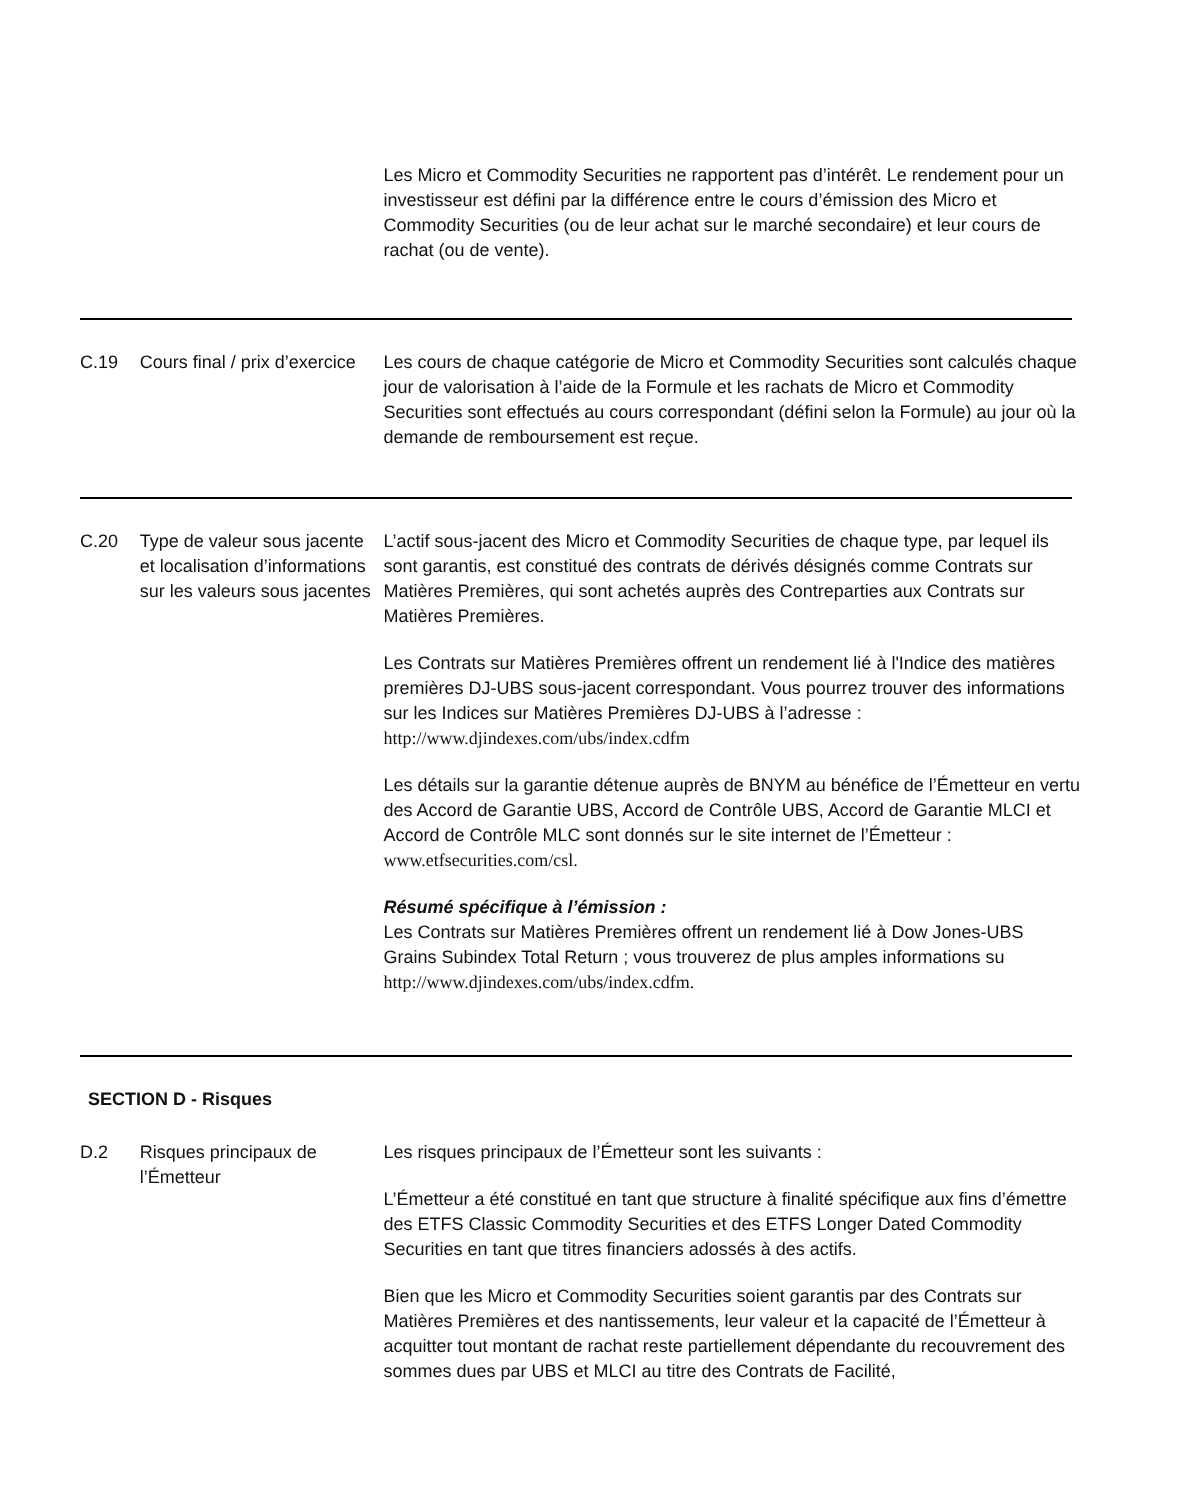Les Micro et Commodity Securities ne rapportent pas d’intérêt. Le rendement pour un investisseur est défini par la différence entre le cours d’émission des Micro et Commodity Securities (ou de leur achat sur le marché secondaire) et leur cours de rachat (ou de vente).
C.19 Cours final / prix d’exercice
Les cours de chaque catégorie de Micro et Commodity Securities sont calculés chaque jour de valorisation à l’aide de la Formule et les rachats de Micro et Commodity Securities sont effectués au cours correspondant (défini selon la Formule) au jour où la demande de remboursement est reçue.
C.20 Type de valeur sous jacente et localisation d’informations sur les valeurs sous jacentes
L’actif sous-jacent des Micro et Commodity Securities de chaque type, par lequel ils sont garantis, est constitué des contrats de dérivés désignés comme Contrats sur Matières Premières, qui sont achetés auprès des Contreparties aux Contrats sur Matières Premières.
Les Contrats sur Matières Premières offrent un rendement lié à l'Indice des matières premières DJ-UBS sous-jacent correspondant. Vous pourrez trouver des informations sur les Indices sur Matières Premières DJ-UBS à l’adresse : http://www.djindexes.com/ubs/index.cdfm
Les détails sur la garantie détenue auprès de BNYM au bénéfice de l’Émetteur en vertu des Accord de Garantie UBS, Accord de Contrôle UBS, Accord de Garantie MLCI et Accord de Contrôle MLC sont donnés sur le site internet de l’Émetteur : www.etfsecurities.com/csl.
Résumé spécifique à l’émission :
Les Contrats sur Matières Premières offrent un rendement lié à Dow Jones-UBS Grains Subindex Total Return ; vous trouverez de plus amples informations su http://www.djindexes.com/ubs/index.cdfm.
SECTION D - Risques
D.2 Risques principaux de l’Émetteur
Les risques principaux de l’Émetteur sont les suivants :
L’Émetteur a été constitué en tant que structure à finalité spécifique aux fins d’émettre des ETFS Classic Commodity Securities et des ETFS Longer Dated Commodity Securities en tant que titres financiers adossés à des actifs.
Bien que les Micro et Commodity Securities soient garantis par des Contrats sur Matières Premières et des nantissements, leur valeur et la capacité de l’Émetteur à acquitter tout montant de rachat reste partiellement dépendante du recouvrement des sommes dues par UBS et MLCI au titre des Contrats de Facilité,